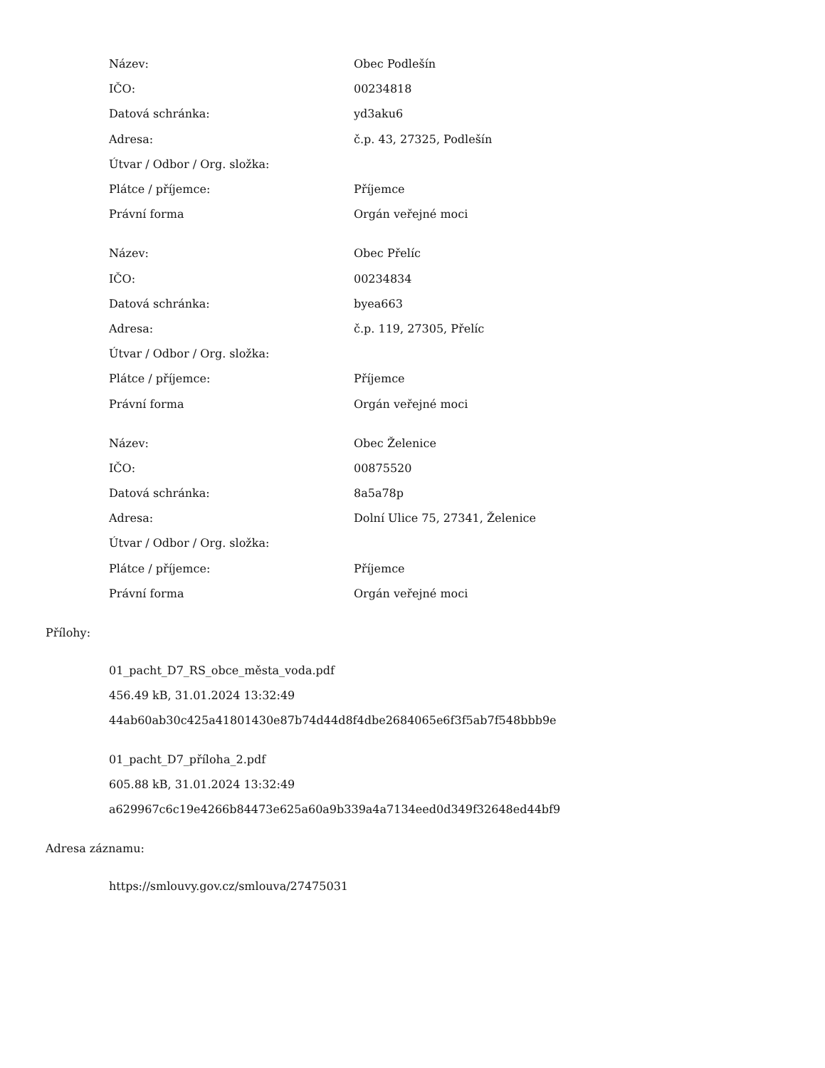| Název: | Obec Podlešín |
| IČO: | 00234818 |
| Datová schránka: | yd3aku6 |
| Adresa: | č.p. 43, 27325, Podlešín |
| Útvar / Odbor / Org. složka: | |
| Plátce / příjemce: | Příjemce |
| Právní forma | Orgán veřejné moci |
| Název: | Obec Přelíc |
| IČO: | 00234834 |
| Datová schránka: | byea663 |
| Adresa: | č.p. 119, 27305, Přelíc |
| Útvar / Odbor / Org. složka: | |
| Plátce / příjemce: | Příjemce |
| Právní forma | Orgán veřejné moci |
| Název: | Obec Želenice |
| IČO: | 00875520 |
| Datová schránka: | 8a5a78p |
| Adresa: | Dolní Ulice 75, 27341, Želenice |
| Útvar / Odbor / Org. složka: | |
| Plátce / příjemce: | Příjemce |
| Právní forma | Orgán veřejné moci |
Přílohy:
01_pacht_D7_RS_obce_města_voda.pdf
456.49 kB, 31.01.2024 13:32:49
44ab60ab30c425a41801430e87b74d44d8f4dbe2684065e6f3f5ab7f548bbb9e
01_pacht_D7_příloha_2.pdf
605.88 kB, 31.01.2024 13:32:49
a629967c6c19e4266b84473e625a60a9b339a4a7134eed0d349f32648ed44bf9
Adresa záznamu:
https://smlouvy.gov.cz/smlouva/27475031